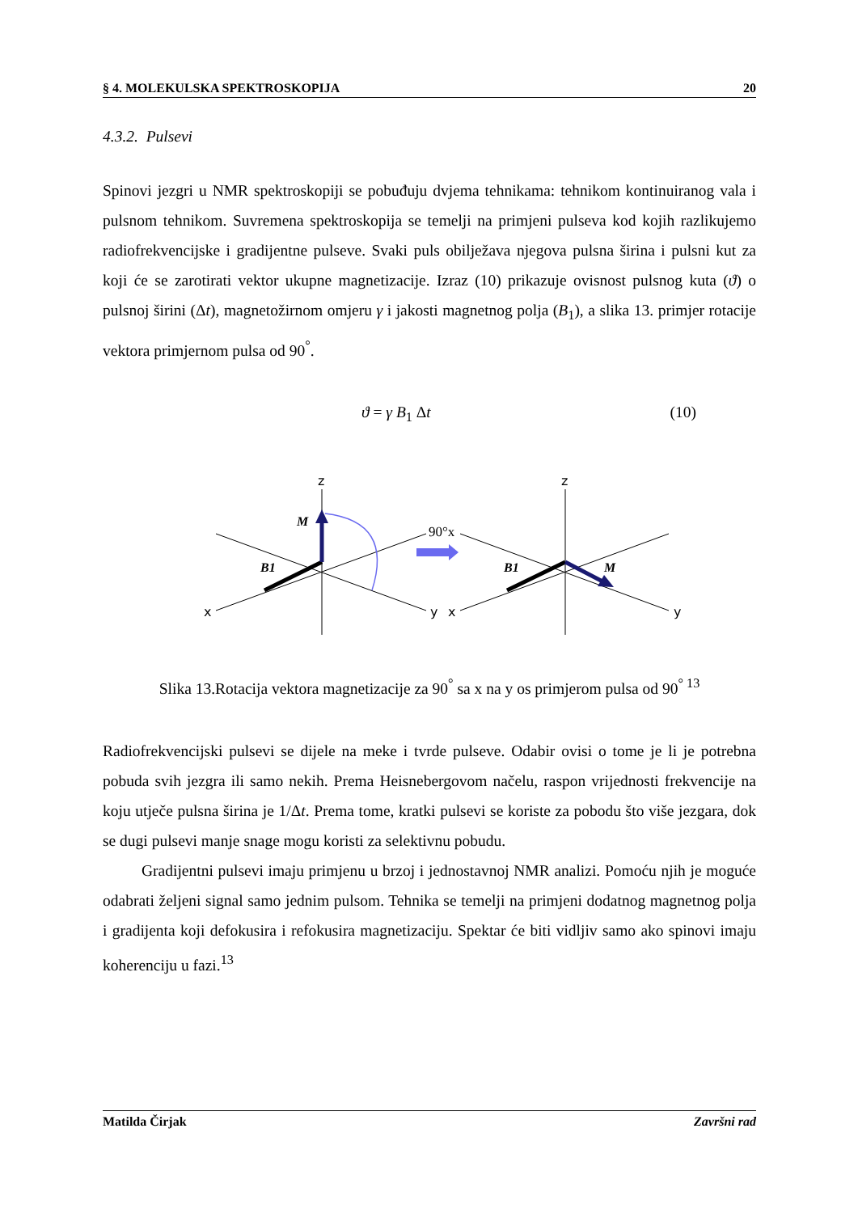§ 4. MOLEKULSKA SPEKTROSKOPIJA 20
4.3.2. Pulsevi
Spinovi jezgri u NMR spektroskopiji se pobuđuju dvjema tehnikama: tehnikom kontinuiranog vala i pulsnom tehnikom. Suvremena spektroskopija se temelji na primjeni pulseva kod kojih razlikujemo radiofrekvencijske i gradijentne pulseve. Svaki puls obilježava njegova pulsna širina i pulsni kut za koji će se zarotirati vektor ukupne magnetizacije. Izraz (10) prikazuje ovisnost pulsnog kuta (ϑ) o pulsnoj širini (Δt), magnetožirnom omjeru γ i jakosti magnetnog polja (B<sub>1</sub>), a slika 13. primjer rotacije vektora primjernom pulsa od 90<sup>°</sup>.
ϑ = γ B<sub>1</sub> Δt (10)
z
z
x
x
y
y
M
B1
B1
M
90°x
Slika 13.Rotacija vektora magnetizacije za 90<sup>°</sup> sa x na y os primjerom pulsa od 90<sup>° 13</sup>
Radiofrekvencijski pulsevi se dijele na meke i tvrde pulseve. Odabir ovisi o tome je li je potrebna pobuda svih jezgra ili samo nekih. Prema Heisnebergovom načelu, raspon vrijednosti frekvencije na koju utječe pulsna širina je 1/Δt. Prema tome, kratki pulsevi se koriste za pobodu što više jezgara, dok se dugi pulsevi manje snage mogu koristi za selektivnu pobudu.
Gradijentni pulsevi imaju primjenu u brzoj i jednostavnoj NMR analizi. Pomoću njih je moguće odabrati željeni signal samo jednim pulsom. Tehnika se temelji na primjeni dodatnog magnetnog polja i gradijenta koji defokusira i refokusira magnetizaciju. Spektar će biti vidljiv samo ako spinovi imaju koherenciju u fazi.<sup>13</sup>
Matilda Čirjak Završni rad